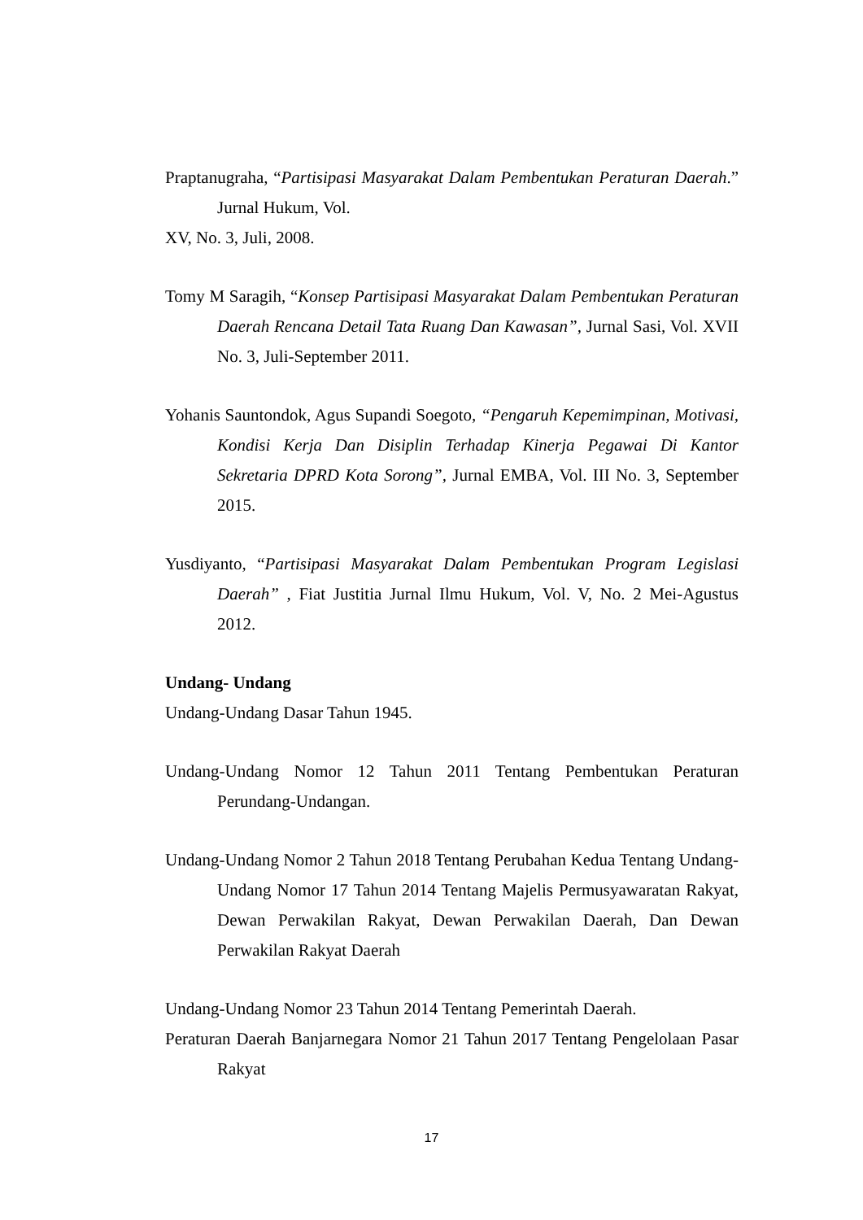Praptanugraha, “Partisipasi Masyarakat Dalam Pembentukan Peraturan Daerah.” Jurnal Hukum, Vol.
XV, No. 3, Juli, 2008.
Tomy M Saragih, “Konsep Partisipasi Masyarakat Dalam Pembentukan Peraturan Daerah Rencana Detail Tata Ruang Dan Kawasan”, Jurnal Sasi, Vol. XVII No. 3, Juli-September 2011.
Yohanis Sauntondok, Agus Supandi Soegoto, “Pengaruh Kepemimpinan, Motivasi, Kondisi Kerja Dan Disiplin Terhadap Kinerja Pegawai Di Kantor Sekretaria DPRD Kota Sorong”, Jurnal EMBA, Vol. III No. 3, September 2015.
Yusdiyanto, “Partisipasi Masyarakat Dalam Pembentukan Program Legislasi Daerah” , Fiat Justitia Jurnal Ilmu Hukum, Vol. V, No. 2 Mei-Agustus 2012.
Undang- Undang
Undang-Undang Dasar Tahun 1945.
Undang-Undang Nomor 12 Tahun 2011 Tentang Pembentukan Peraturan Perundang-Undangan.
Undang-Undang Nomor 2 Tahun 2018 Tentang Perubahan Kedua Tentang Undang-Undang Nomor 17 Tahun 2014 Tentang Majelis Permusyawaratan Rakyat, Dewan Perwakilan Rakyat, Dewan Perwakilan Daerah, Dan Dewan Perwakilan Rakyat Daerah
Undang-Undang Nomor 23 Tahun 2014 Tentang Pemerintah Daerah.
Peraturan Daerah Banjarnegara Nomor 21 Tahun 2017 Tentang Pengelolaan Pasar Rakyat
17